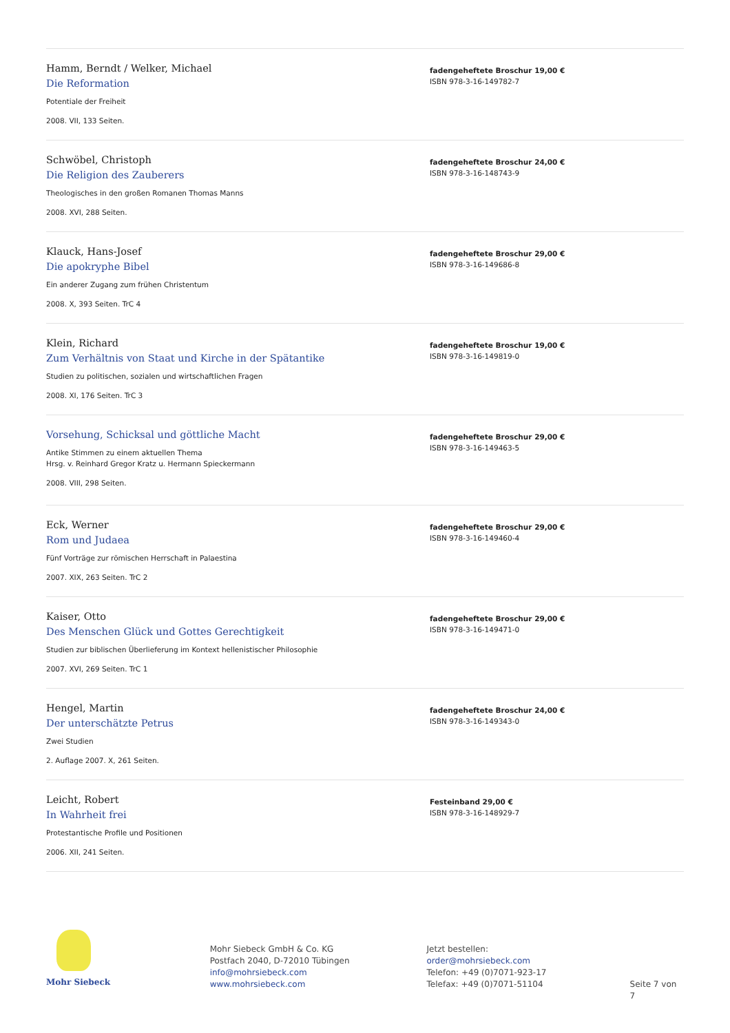Hamm, Berndt / Welker, Michael
Die Reformation
Potentiale der Freiheit
2008. VII, 133 Seiten.
fadengeheftete Broschur 19,00 €
ISBN 978-3-16-149782-7
Schwöbel, Christoph
Die Religion des Zauberers
Theologisches in den großen Romanen Thomas Manns
2008. XVI, 288 Seiten.
fadengeheftete Broschur 24,00 €
ISBN 978-3-16-148743-9
Klauck, Hans-Josef
Die apokryphe Bibel
Ein anderer Zugang zum frühen Christentum
2008. X, 393 Seiten. TrC 4
fadengeheftete Broschur 29,00 €
ISBN 978-3-16-149686-8
Klein, Richard
Zum Verhältnis von Staat und Kirche in der Spätantike
Studien zu politischen, sozialen und wirtschaftlichen Fragen
2008. XI, 176 Seiten. TrC 3
fadengeheftete Broschur 19,00 €
ISBN 978-3-16-149819-0
Vorsehung, Schicksal und göttliche Macht
Antike Stimmen zu einem aktuellen Thema
Hrsg. v. Reinhard Gregor Kratz u. Hermann Spieckermann
2008. VIII, 298 Seiten.
fadengeheftete Broschur 29,00 €
ISBN 978-3-16-149463-5
Eck, Werner
Rom und Judaea
Fünf Vorträge zur römischen Herrschaft in Palaestina
2007. XIX, 263 Seiten. TrC 2
fadengeheftete Broschur 29,00 €
ISBN 978-3-16-149460-4
Kaiser, Otto
Des Menschen Glück und Gottes Gerechtigkeit
Studien zur biblischen Überlieferung im Kontext hellenistischer Philosophie
2007. XVI, 269 Seiten. TrC 1
fadengeheftete Broschur 29,00 €
ISBN 978-3-16-149471-0
Hengel, Martin
Der unterschätzte Petrus
Zwei Studien
2. Auflage 2007. X, 261 Seiten.
fadengeheftete Broschur 24,00 €
ISBN 978-3-16-149343-0
Leicht, Robert
In Wahrheit frei
Protestantische Profile und Positionen
2006. XII, 241 Seiten.
Festeinband 29,00 €
ISBN 978-3-16-148929-7
Mohr Siebeck
Mohr Siebeck GmbH & Co. KG
Postfach 2040, D-72010 Tübingen
info@mohrsiebeck.com
www.mohrsiebeck.com
Jetzt bestellen:
order@mohrsiebeck.com
Telefon: +49 (0)7071-923-17
Telefax: +49 (0)7071-51104
Seite 7 von 7